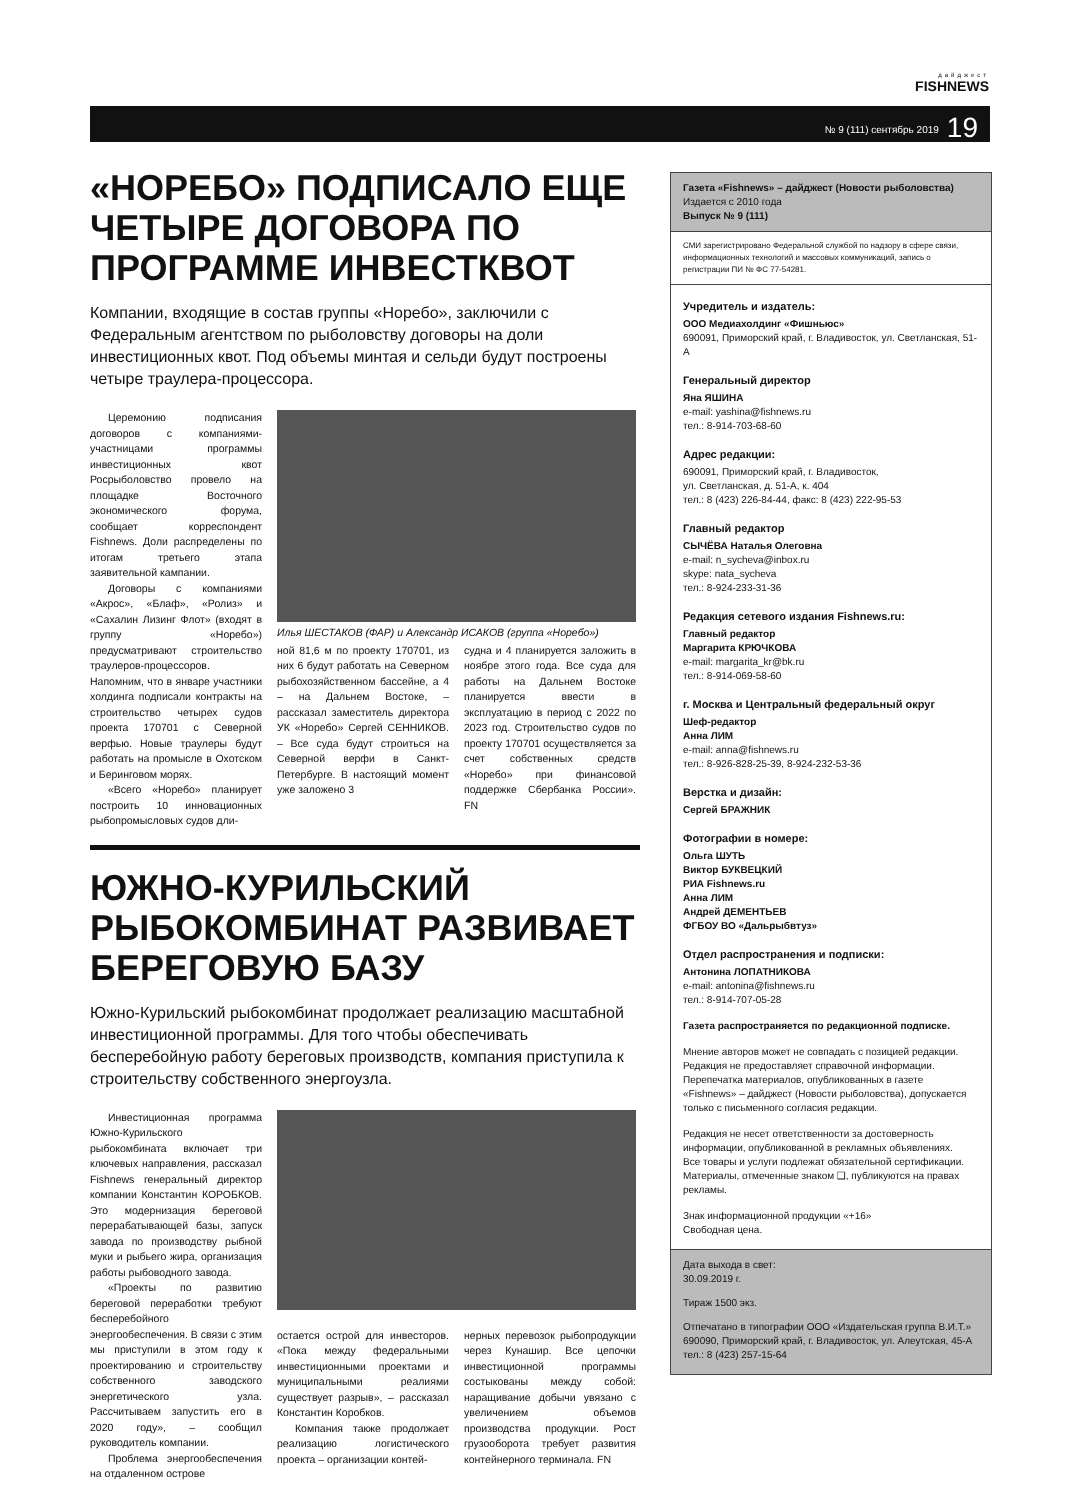дайджест
FISHNEWS
№ 9 (111) сентябрь 2019 19
«НОРЕБО» ПОДПИСАЛО ЕЩЕ ЧЕТЫРЕ ДОГОВОРА ПО ПРОГРАММЕ ИНВЕСТКВОТ
Компании, входящие в состав группы «Норебо», заключили с Федеральным агентством по рыболовству договоры на доли инвестиционных квот. Под объемы минтая и сельди будут построены четыре траулера-процессора.
Церемонию подписания договоров с компаниями-участницами программы инвестиционных квот Росрыболовство провело на площадке Восточного экономического форума, сообщает корреспондент Fishnews. Доли распределены по итогам третьего этапа заявительной кампании.
Договоры с компаниями «Акрос», «Блаф», «Ролиз» и «Сахалин Лизинг Флот» (входят в группу «Норебо») предусматривают строительство траулеров-процессоров. Напомним, что в январе участники холдинга подписали контракты на строительство четырех судов проекта 170701 с Северной верфью. Новые траулеры будут работать на промысле в Охотском и Беринговом морях.
«Всего «Норебо» планирует построить 10 инновационных рыбопромысловых судов дли-
Илья ШЕСТАКОВ (ФАР) и Александр ИСАКОВ (группа «Норебо»)
ной 81,6 м по проекту 170701, из них 6 будут работать на Северном рыбохозяйственном бассейне, а 4 – на Дальнем Востоке, – рассказал заместитель директора УК «Норебо» Сергей СЕННИКОВ. – Все суда будут строиться на Северной верфи в Санкт-Петербурге. В настоящий момент уже заложено 3
судна и 4 планируется заложить в ноябре этого года. Все суда для работы на Дальнем Востоке планируется ввести в эксплуатацию в период с 2022 по 2023 год. Строительство судов по проекту 170701 осуществляется за счет собственных средств «Норебо» при финансовой поддержке Сбербанка России». FN
ЮЖНО-КУРИЛЬСКИЙ РЫБОКОМБИНАТ РАЗВИВАЕТ БЕРЕГОВУЮ БАЗУ
Южно-Курильский рыбокомбинат продолжает реализацию масштабной инвестиционной программы. Для того чтобы обеспечивать бесперебойную работу береговых производств, компания приступила к строительству собственного энергоузла.
Инвестиционная программа Южно-Курильского рыбокомбината включает три ключевых направления, рассказал Fishnews генеральный директор компании Константин КОРОБКОВ. Это модернизация береговой перерабатывающей базы, запуск завода по производству рыбной муки и рыбьего жира, организация работы рыбоводного завода.
«Проекты по развитию береговой переработки требуют бесперебойного энергообеспечения. В связи с этим мы приступили в этом году к проектированию и строительству собственного заводского энергетического узла. Рассчитываем запустить его в 2020 году», – сообщил руководитель компании.
Проблема энергообеспечения на отдаленном острове
остается острой для инвесторов. «Пока между федеральными инвестиционными проектами и муниципальными реалиями существует разрыв», – рассказал Константин Коробков.
Компания также продолжает реализацию логистического проекта – организации контей-
нерных перевозок рыбопродукции через Кунашир. Все цепочки инвестиционной программы состыкованы между собой: наращивание добычи увязано с увеличением объемов производства продукции. Рост грузооборота требует развития контейнерного терминала. FN
Газета «Fishnews» – дайджест (Новости рыболовства)
Издается с 2010 года
Выпуск № 9 (111)
СМИ зарегистрировано Федеральной службой по надзору в сфере связи, информационных технологий и массовых коммуникаций, запись о регистрации ПИ № ФС 77-54281.
Учредитель и издатель:
ООО Медиахолдинг «Фишньюс»
690091, Приморский край, г. Владивосток, ул. Светланская, 51-А
Генеральный директор
Яна ЯШИНА
e-mail: yashina@fishnews.ru
тел.: 8-914-703-68-60
Адрес редакции:
690091, Приморский край, г. Владивосток,
ул. Светланская, д. 51-А, к. 404
тел.: 8 (423) 226-84-44, факс: 8 (423) 222-95-53
Главный редактор
СЫЧЁВА Наталья Олеговна
e-mail: n_sycheva@inbox.ru
skype: nata_sycheva
тел.: 8-924-233-31-36
Редакция сетевого издания Fishnews.ru:
Главный редактор
Маргарита КРЮЧКОВА
e-mail: margarita_kr@bk.ru
тел.: 8-914-069-58-60
г. Москва и Центральный федеральный округ
Шеф-редактор
Анна ЛИМ
e-mail: anna@fishnews.ru
тел.: 8-926-828-25-39, 8-924-232-53-36
Верстка и дизайн:
Сергей БРАЖНИК
Фотографии в номере:
Ольга ШУТЬ
Виктор БУКВЕЦКИЙ
РИА Fishnews.ru
Анна ЛИМ
Андрей ДЕМЕНТЬЕВ
ФГБОУ ВО «Дальрыбвтуз»
Отдел распространения и подписки:
Антонина ЛОПАТНИКОВА
e-mail: antonina@fishnews.ru
тел.: 8-914-707-05-28
Газета распространяется по редакционной подписке.
Мнение авторов может не совпадать с позицией редакции. Редакция не предоставляет справочной информации. Перепечатка материалов, опубликованных в газете «Fishnews» – дайджест (Новости рыболовства), допускается только с письменного согласия редакции.
Редакция не несет ответственности за достоверность информации, опубликованной в рекламных объявлениях.
Все товары и услуги подлежат обязательной сертификации.
Материалы, отмеченные знаком ❑, публикуются на правах рекламы.
Знак информационной продукции «+16»
Свободная цена.
Дата выхода в свет:
30.09.2019 г.
Тираж 1500 экз.
Отпечатано в типографии ООО «Издательская группа В.И.Т.»
690090, Приморский край, г. Владивосток, ул. Алеутская, 45-А
тел.: 8 (423) 257-15-64